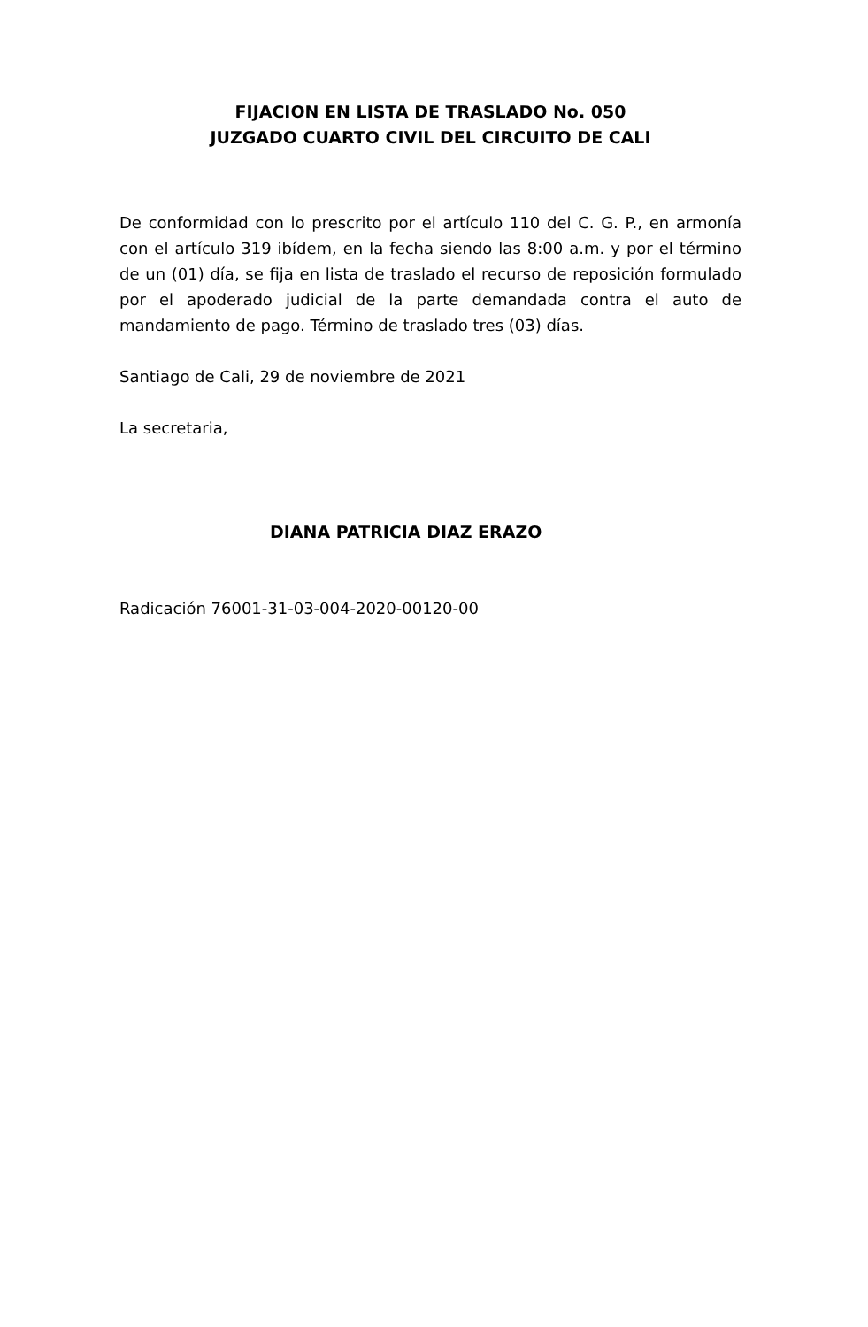FIJACION EN LISTA DE TRASLADO No. 050
JUZGADO CUARTO CIVIL DEL CIRCUITO DE CALI
De conformidad con lo prescrito por el artículo 110 del C. G. P., en armonía con el artículo 319 ibídem, en la fecha siendo las 8:00 a.m. y por el término de un (01) día, se fija en lista de traslado el recurso de reposición formulado por el apoderado judicial de la parte demandada contra el auto de mandamiento de pago. Término de traslado tres (03) días.
Santiago de Cali, 29 de noviembre de 2021
La secretaria,
DIANA PATRICIA DIAZ ERAZO
Radicación 76001-31-03-004-2020-00120-00